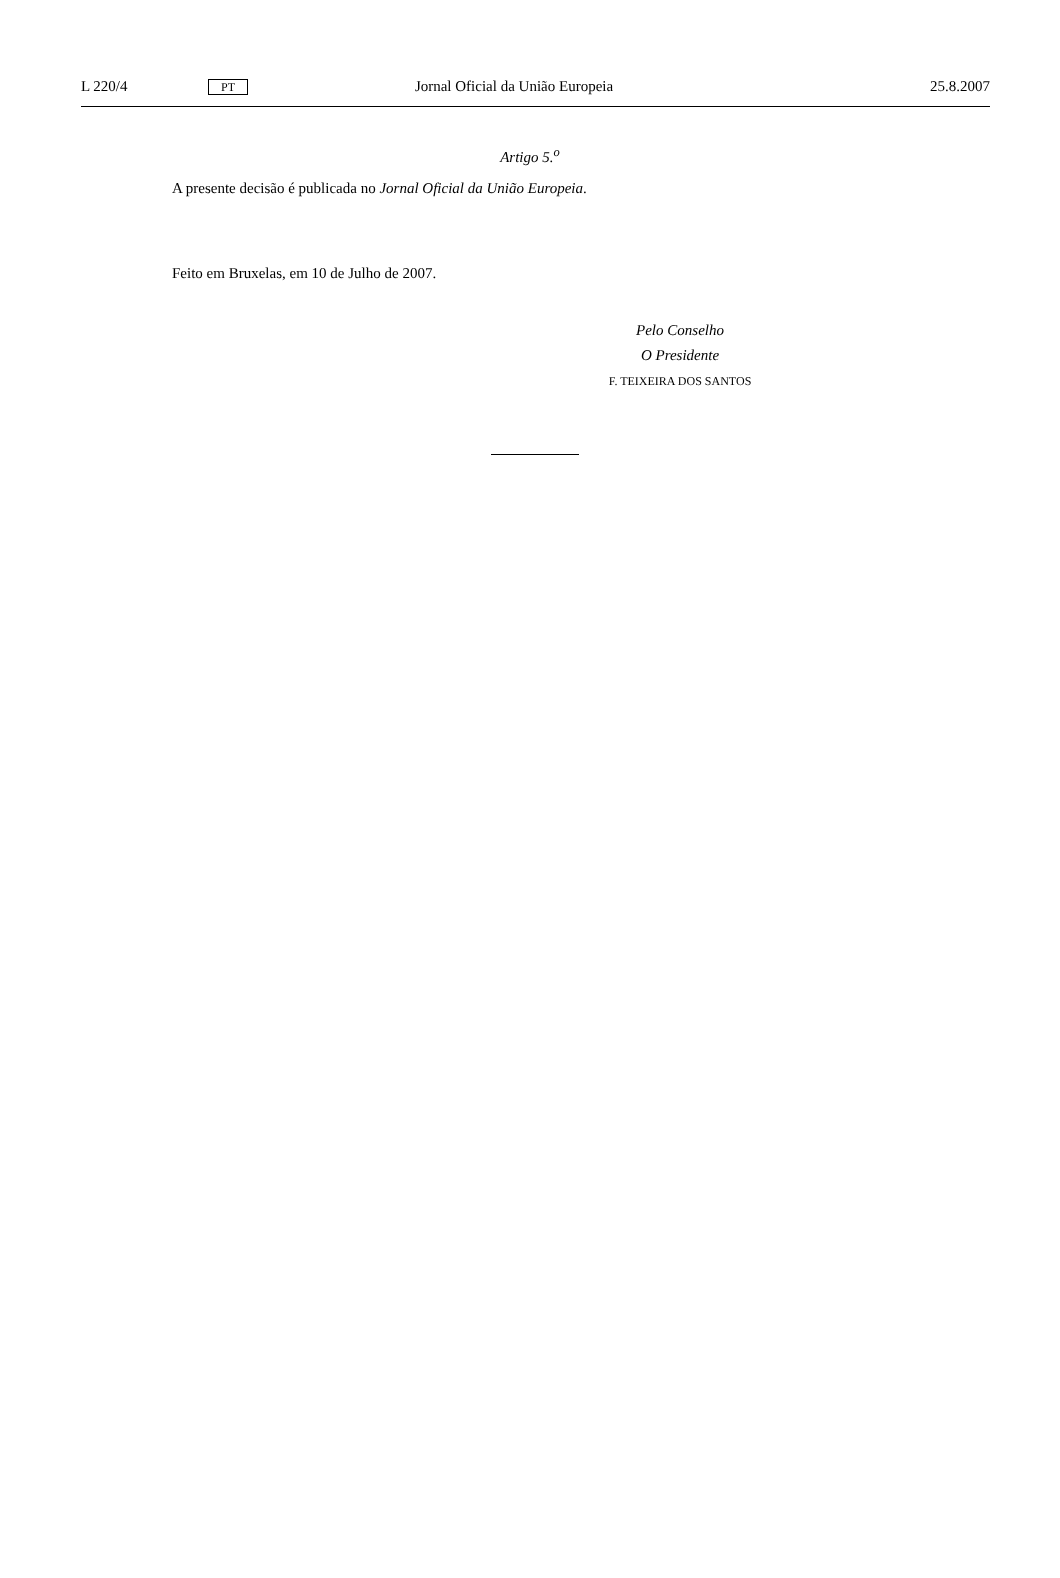L 220/4 PT Jornal Oficial da União Europeia 25.8.2007
Artigo 5.<sup>o</sup>
A presente decisão é publicada no Jornal Oficial da União Europeia.
Feito em Bruxelas, em 10 de Julho de 2007.
Pelo Conselho
O Presidente
F. TEIXEIRA DOS SANTOS